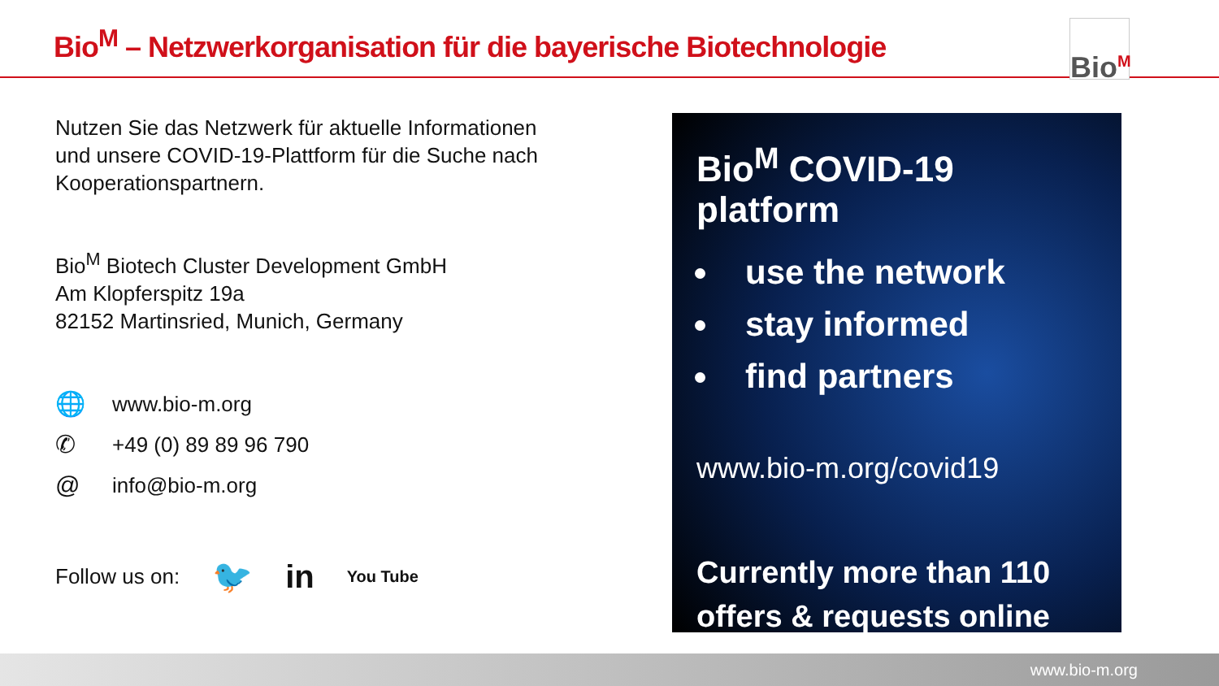Bio<sup>M</sup> – Netzwerkorganisation für die bayerische Biotechnologie
Bio<sup>M</sup>
Nutzen Sie das Netzwerk für aktuelle Informationen und unsere COVID-19-Plattform für die Suche nach Kooperationspartnern.
Bio<sup>M</sup> Biotech Cluster Development GmbH
Am Klopferspitz 19a
82152 Martinsried, Munich, Germany
🌐 www.bio-m.org
✆ +49 (0) 89 89 96 790
@ info@bio-m.org
Follow us on: 🐦 in You Tube
Bio<sup>M</sup> COVID-19 platform
use the network
stay informed
find partners
www.bio-m.org/covid19
Currently more than 110
offers & requests online
www.bio-m.org